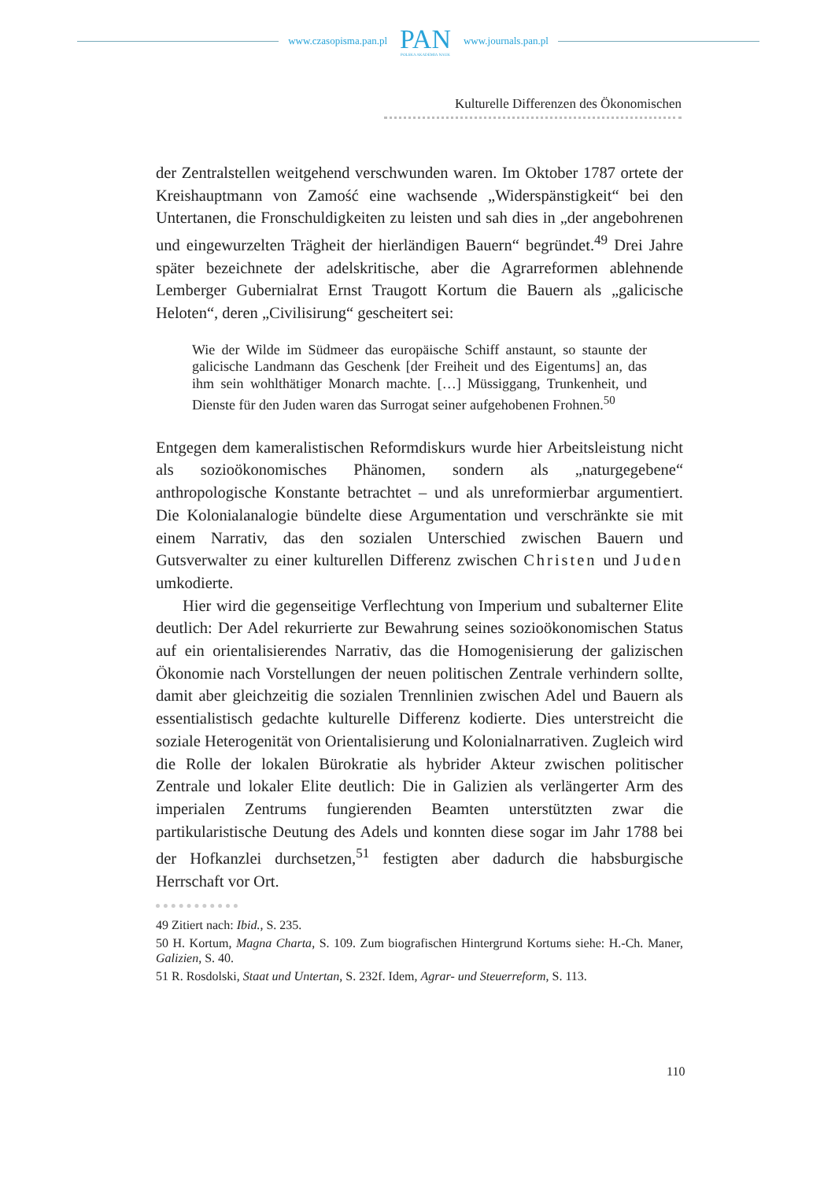www.czasopisma.pan.pl
PAN
POLSKA AKADEMIA NAUK
www.journals.pan.pl
Kulturelle Differenzen des Ökonomischen
der Zentralstellen weitgehend verschwunden waren. Im Oktober 1787 ortete der Kreishauptmann von Zamość eine wachsende „Widerspänstigkeit“ bei den Untertanen, die Fronschuldigkeiten zu leisten und sah dies in „der angebohrenen und eingewurzelten Trägheit der hierländigen Bauern“ begründet.<sup>49</sup> Drei Jahre später bezeichnete der adelskritische, aber die Agrarreformen ablehnende Lemberger Gubernialrat Ernst Traugott Kortum die Bauern als „galicische Heloten“, deren „Civilisirung“ gescheitert sei:
Wie der Wilde im Südmeer das europäische Schiff anstaunt, so staunte der galicische Landmann das Geschenk [der Freiheit und des Eigentums] an, das ihm sein wohlthätiger Monarch machte. […] Müssiggang, Trunkenheit, und Dienste für den Juden waren das Surrogat seiner aufgehobenen Frohnen.<sup>50</sup>
Entgegen dem kameralistischen Reformdiskurs wurde hier Arbeitsleistung nicht als sozioökonomisches Phänomen, sondern als „naturgegebene“ anthropologische Konstante betrachtet – und als unreformierbar argumentiert. Die Kolonialanalogie bündelte diese Argumentation und verschränkte sie mit einem Narrativ, das den sozialen Unterschied zwischen Bauern und Gutsverwalter zu einer kulturellen Differenz zwischen Christen und Juden umkodierte.
Hier wird die gegenseitige Verflechtung von Imperium und subalterner Elite deutlich: Der Adel rekurrierte zur Bewahrung seines sozioökonomischen Status auf ein orientalisierendes Narrativ, das die Homogenisierung der galizischen Ökonomie nach Vorstellungen der neuen politischen Zentrale verhindern sollte, damit aber gleichzeitig die sozialen Trennlinien zwischen Adel und Bauern als essentialistisch gedachte kulturelle Differenz kodierte. Dies unterstreicht die soziale Heterogenität von Orientalisierung und Kolonialnarrativen. Zugleich wird die Rolle der lokalen Bürokratie als hybrider Akteur zwischen politischer Zentrale und lokaler Elite deutlich: Die in Galizien als verlängerter Arm des imperialen Zentrums fungierenden Beamten unterstützten zwar die partikularistische Deutung des Adels und konnten diese sogar im Jahr 1788 bei der Hofkanzlei durchsetzen,<sup>51</sup> festigten aber dadurch die habsburgische Herrschaft vor Ort.
49 Zitiert nach: Ibid., S. 235.
50 H. Kortum, Magna Charta, S. 109. Zum biografischen Hintergrund Kortums siehe: H.-Ch. Maner, Galizien, S. 40.
51 R. Rosdolski, Staat und Untertan, S. 232f. Idem, Agrar- und Steuerreform, S. 113.
110